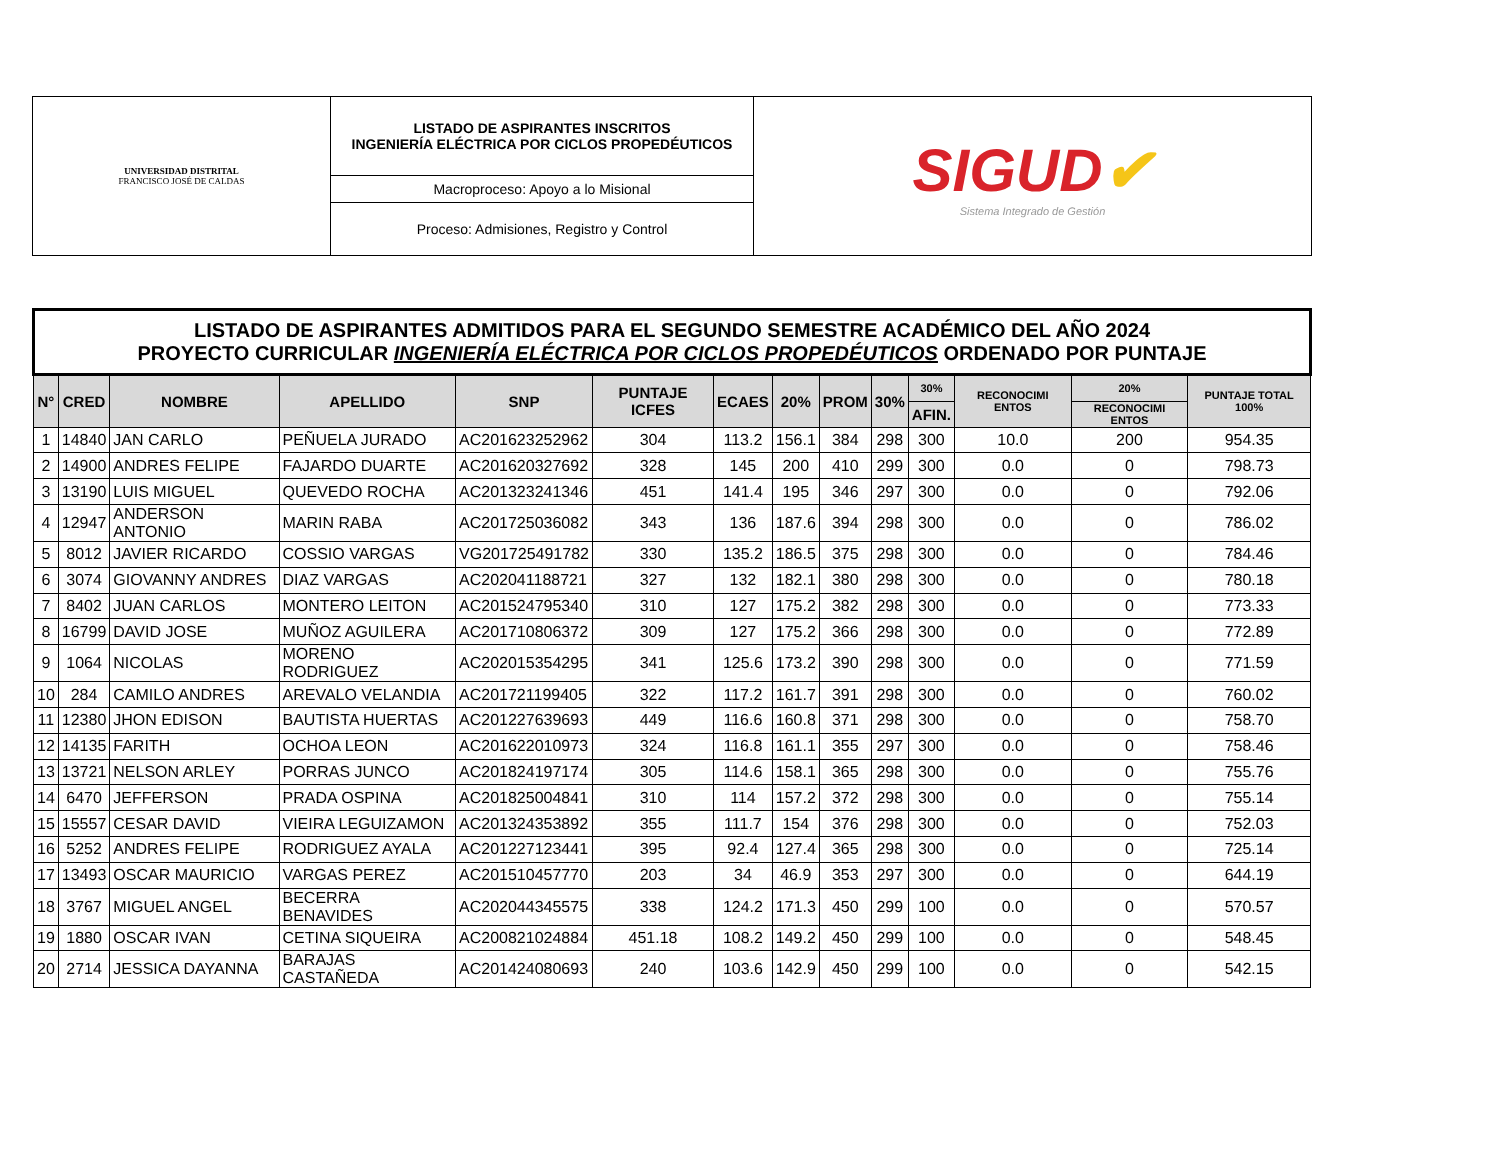| UNIVERSIDAD DISTRITAL FRANCISCO JOSÉ DE CALDAS | LISTADO DE ASPIRANTES INSCRITOS INGENIERÍA ELÉCTRICA POR CICLOS PROPEDÉUTICOS | SIGUD ✔ Sistema Integrado de Gestión |
| | Macroproceso: Apoyo a lo Misional | |
| | Proceso: Admisiones, Registro y Control | |
| LISTADO DE ASPIRANTES ADMITIDOS PARA EL SEGUNDO SEMESTRE ACADÉMICO DEL AÑO 2024 PROYECTO CURRICULAR INGENIERÍA ELÉCTRICA POR CICLOS PROPEDÉUTICOS ORDENADO POR PUNTAJE | | | | | | | | | | | | | |
| N° | CRED | NOMBRE | APELLIDO | SNP | PUNTAJE ICFES | ECAES | 20% | PROM | 30% | 30% | RECONOCIMI ENTOS | 20% | PUNTAJE TOTAL 100% |
| | | | | | | | | | | AFIN. | | RECONOCIMI ENTOS | |
| 1 | 14840 | JAN CARLO | PEÑUELA JURADO | AC201623252962 | 304 | 113.2 | 156.1 | 384 | 298 | 300 | 10.0 | 200 | 954.35 |
| 2 | 14900 | ANDRES FELIPE | FAJARDO DUARTE | AC201620327692 | 328 | 145 | 200 | 410 | 299 | 300 | 0.0 | 0 | 798.73 |
| 3 | 13190 | LUIS MIGUEL | QUEVEDO ROCHA | AC201323241346 | 451 | 141.4 | 195 | 346 | 297 | 300 | 0.0 | 0 | 792.06 |
| 4 | 12947 | ANDERSON ANTONIO | MARIN RABA | AC201725036082 | 343 | 136 | 187.6 | 394 | 298 | 300 | 0.0 | 0 | 786.02 |
| 5 | 8012 | JAVIER RICARDO | COSSIO VARGAS | VG201725491782 | 330 | 135.2 | 186.5 | 375 | 298 | 300 | 0.0 | 0 | 784.46 |
| 6 | 3074 | GIOVANNY ANDRES | DIAZ VARGAS | AC202041188721 | 327 | 132 | 182.1 | 380 | 298 | 300 | 0.0 | 0 | 780.18 |
| 7 | 8402 | JUAN CARLOS | MONTERO LEITON | AC201524795340 | 310 | 127 | 175.2 | 382 | 298 | 300 | 0.0 | 0 | 773.33 |
| 8 | 16799 | DAVID JOSE | MUÑOZ AGUILERA | AC201710806372 | 309 | 127 | 175.2 | 366 | 298 | 300 | 0.0 | 0 | 772.89 |
| 9 | 1064 | NICOLAS | MORENO RODRIGUEZ | AC202015354295 | 341 | 125.6 | 173.2 | 390 | 298 | 300 | 0.0 | 0 | 771.59 |
| 10 | 284 | CAMILO ANDRES | AREVALO VELANDIA | AC201721199405 | 322 | 117.2 | 161.7 | 391 | 298 | 300 | 0.0 | 0 | 760.02 |
| 11 | 12380 | JHON EDISON | BAUTISTA HUERTAS | AC201227639693 | 449 | 116.6 | 160.8 | 371 | 298 | 300 | 0.0 | 0 | 758.70 |
| 12 | 14135 | FARITH | OCHOA LEON | AC201622010973 | 324 | 116.8 | 161.1 | 355 | 297 | 300 | 0.0 | 0 | 758.46 |
| 13 | 13721 | NELSON ARLEY | PORRAS JUNCO | AC201824197174 | 305 | 114.6 | 158.1 | 365 | 298 | 300 | 0.0 | 0 | 755.76 |
| 14 | 6470 | JEFFERSON | PRADA OSPINA | AC201825004841 | 310 | 114 | 157.2 | 372 | 298 | 300 | 0.0 | 0 | 755.14 |
| 15 | 15557 | CESAR DAVID | VIEIRA LEGUIZAMON | AC201324353892 | 355 | 111.7 | 154 | 376 | 298 | 300 | 0.0 | 0 | 752.03 |
| 16 | 5252 | ANDRES FELIPE | RODRIGUEZ AYALA | AC201227123441 | 395 | 92.4 | 127.4 | 365 | 298 | 300 | 0.0 | 0 | 725.14 |
| 17 | 13493 | OSCAR MAURICIO | VARGAS PEREZ | AC201510457770 | 203 | 34 | 46.9 | 353 | 297 | 300 | 0.0 | 0 | 644.19 |
| 18 | 3767 | MIGUEL ANGEL | BECERRA BENAVIDES | AC202044345575 | 338 | 124.2 | 171.3 | 450 | 299 | 100 | 0.0 | 0 | 570.57 |
| 19 | 1880 | OSCAR IVAN | CETINA SIQUEIRA | AC200821024884 | 451.18 | 108.2 | 149.2 | 450 | 299 | 100 | 0.0 | 0 | 548.45 |
| 20 | 2714 | JESSICA DAYANNA | BARAJAS CASTAÑEDA | AC201424080693 | 240 | 103.6 | 142.9 | 450 | 299 | 100 | 0.0 | 0 | 542.15 |